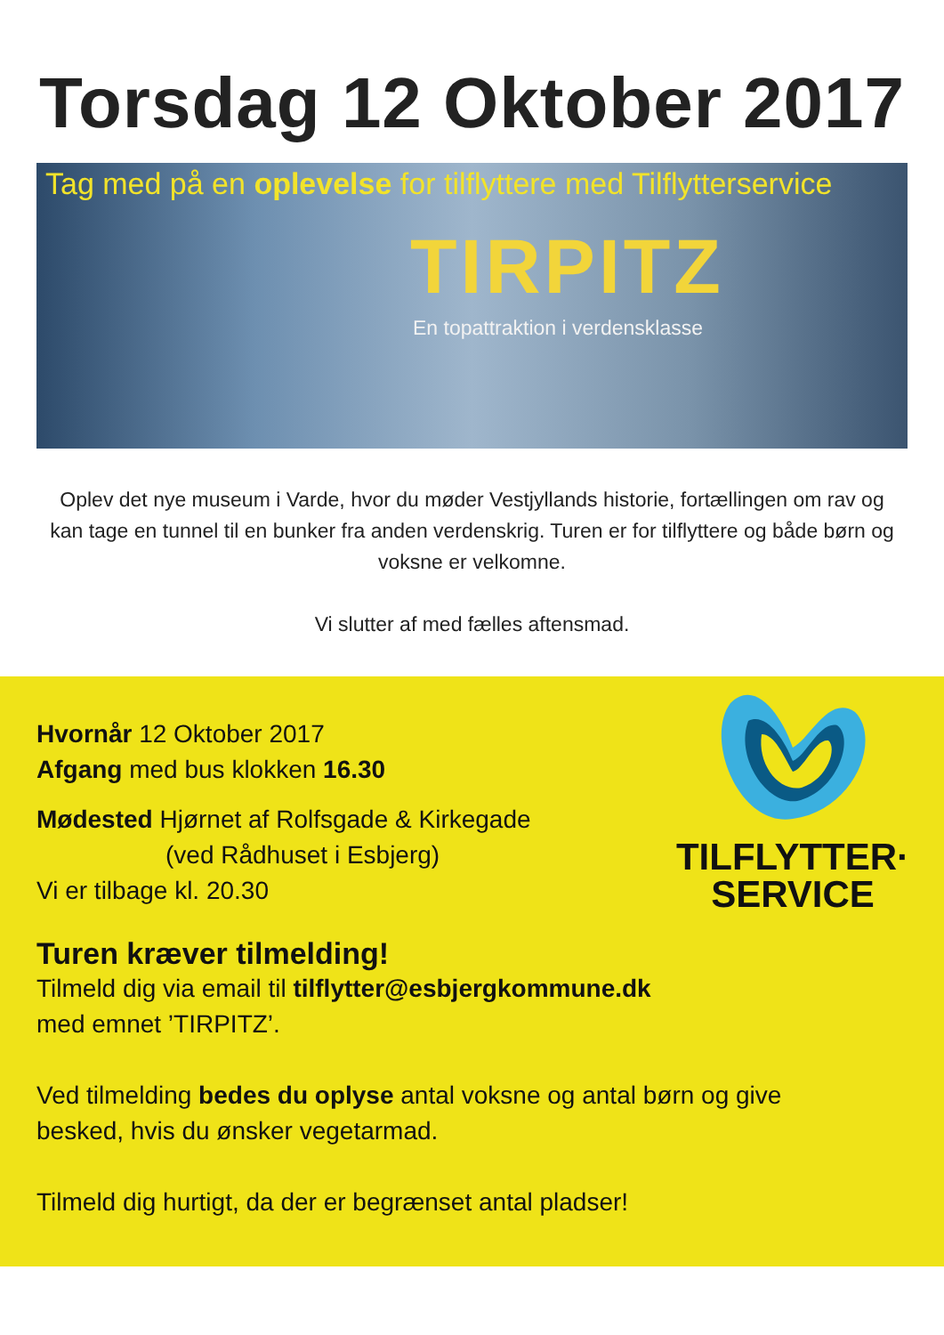Torsdag 12 Oktober 2017
Tag med på en oplevelse for tilflyttere med Tilflytterservice
TIRPITZ
En topattraktion i verdensklasse
Oplev det nye museum i Varde, hvor du møder Vestjyllands historie, fortællingen om rav og kan tage en tunnel til en bunker fra anden verdenskrig. Turen er for tilflyttere og både børn og voksne er velkomne.
Vi slutter af med fælles aftensmad.
TILFLYTTER·
SERVICE
Hvornår 12 Oktober 2017
Afgang med bus klokken 16.30
Mødested Hjørnet af Rolfsgade & Kirkegade
(ved Rådhuset i Esbjerg)
Vi er tilbage kl. 20.30
Turen kræver tilmelding!
Tilmeld dig via email til tilflytter@esbjergkommune.dk
med emnet ’TIRPITZ’.
Ved tilmelding bedes du oplyse antal voksne og antal børn og give besked, hvis du ønsker vegetarmad.
Tilmeld dig hurtigt, da der er begrænset antal pladser!